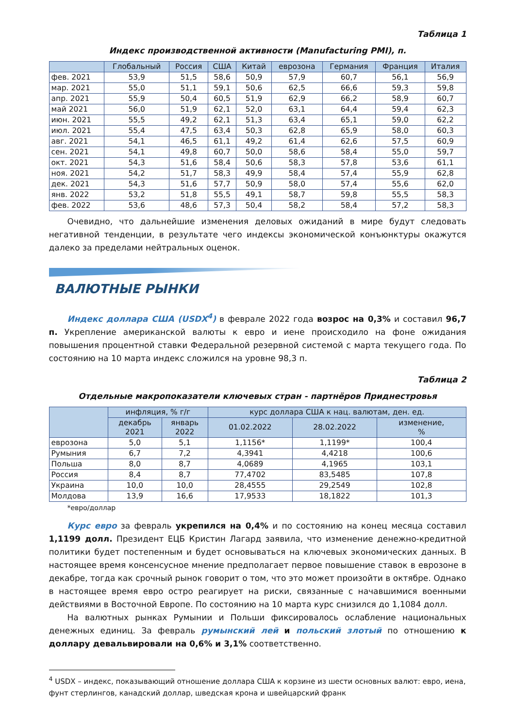Таблица 1
Индекс производственной активности (Manufacturing PMI), п.
| | Глобальный | Россия | США | Китай | еврозона | Германия | Франция | Италия |
| --- | --- | --- | --- | --- | --- | --- | --- | --- |
| фев. 2021 | 53,9 | 51,5 | 58,6 | 50,9 | 57,9 | 60,7 | 56,1 | 56,9 |
| мар. 2021 | 55,0 | 51,1 | 59,1 | 50,6 | 62,5 | 66,6 | 59,3 | 59,8 |
| апр. 2021 | 55,9 | 50,4 | 60,5 | 51,9 | 62,9 | 66,2 | 58,9 | 60,7 |
| май 2021 | 56,0 | 51,9 | 62,1 | 52,0 | 63,1 | 64,4 | 59,4 | 62,3 |
| июн. 2021 | 55,5 | 49,2 | 62,1 | 51,3 | 63,4 | 65,1 | 59,0 | 62,2 |
| июл. 2021 | 55,4 | 47,5 | 63,4 | 50,3 | 62,8 | 65,9 | 58,0 | 60,3 |
| авг. 2021 | 54,1 | 46,5 | 61,1 | 49,2 | 61,4 | 62,6 | 57,5 | 60,9 |
| сен. 2021 | 54,1 | 49,8 | 60,7 | 50,0 | 58,6 | 58,4 | 55,0 | 59,7 |
| окт. 2021 | 54,3 | 51,6 | 58,4 | 50,6 | 58,3 | 57,8 | 53,6 | 61,1 |
| ноя. 2021 | 54,2 | 51,7 | 58,3 | 49,9 | 58,4 | 57,4 | 55,9 | 62,8 |
| дек. 2021 | 54,3 | 51,6 | 57,7 | 50,9 | 58,0 | 57,4 | 55,6 | 62,0 |
| янв. 2022 | 53,2 | 51,8 | 55,5 | 49,1 | 58,7 | 59,8 | 55,5 | 58,3 |
| фев. 2022 | 53,6 | 48,6 | 57,3 | 50,4 | 58,2 | 58,4 | 57,2 | 58,3 |
Очевидно, что дальнейшие изменения деловых ожиданий в мире будут следовать негативной тенденции, в результате чего индексы экономической конъюнктуры окажутся далеко за пределами нейтральных оценок.
ВАЛЮТНЫЕ РЫНКИ
Индекс доллара США (USDX<sup>4</sup>) в феврале 2022 года возрос на 0,3% и составил 96,7 п. Укрепление американской валюты к евро и иене происходило на фоне ожидания повышения процентной ставки Федеральной резервной системой с марта текущего года. По состоянию на 10 марта индекс сложился на уровне 98,3 п.
Таблица 2
Отдельные макропоказатели ключевых стран - партнёров Приднестровья
| | инфляция, % г/г | | курс доллара США к нац. валютам, ден. ед. | | |
| --- | --- | --- | --- | --- | --- |
| | декабрь 2021 | январь 2022 | 01.02.2022 | 28.02.2022 | изменение, % |
| еврозона | 5,0 | 5,1 | 1,1156* | 1,1199* | 100,4 |
| Румыния | 6,7 | 7,2 | 4,3941 | 4,4218 | 100,6 |
| Польша | 8,0 | 8,7 | 4,0689 | 4,1965 | 103,1 |
| Россия | 8,4 | 8,7 | 77,4702 | 83,5485 | 107,8 |
| Украина | 10,0 | 10,0 | 28,4555 | 29,2549 | 102,8 |
| Молдова | 13,9 | 16,6 | 17,9533 | 18,1822 | 101,3 |
*евро/доллар
Курс евро за февраль укрепился на 0,4% и по состоянию на конец месяца составил 1,1199 долл. Президент ЕЦБ Кристин Лагард заявила, что изменение денежно-кредитной политики будет постепенным и будет основываться на ключевых экономических данных. В настоящее время консенсусное мнение предполагает первое повышение ставок в еврозоне в декабре, тогда как срочный рынок говорит о том, что это может произойти в октябре. Однако в настоящее время евро остро реагирует на риски, связанные с начавшимися военными действиями в Восточной Европе. По состоянию на 10 марта курс снизился до 1,1084 долл.
На валютных рынках Румынии и Польши фиксировалось ослабление национальных денежных единиц. За февраль румынский лей и польский злотый по отношению к доллару девальвировали на 0,6% и 3,1% соответственно.
<sup>4</sup> USDX – индекс, показывающий отношение доллара США к корзине из шести основных валют: евро, иена, фунт стерлингов, канадский доллар, шведская крона и швейцарский франк